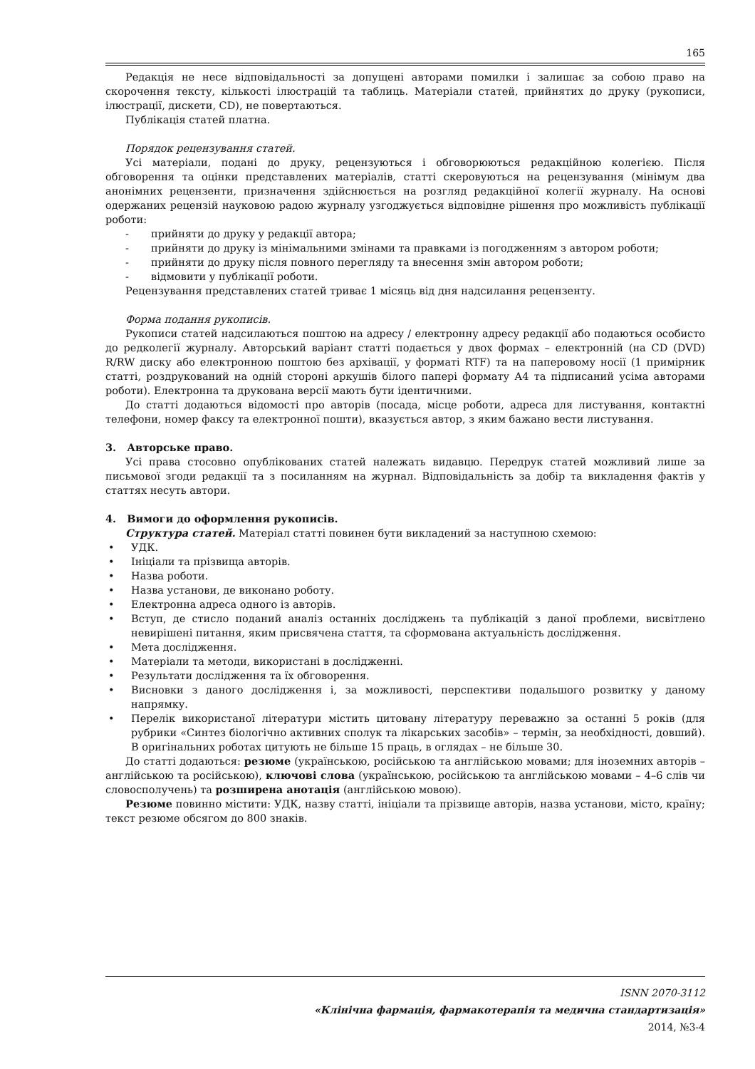165
Редакція не несе відповідальності за допущені авторами помилки і залишає за собою право на скорочення тексту, кількості ілюстрацій та таблиць. Матеріали статей, прийнятих до друку (рукописи, ілюстрації, дискети, CD), не повертаються.
Публікація статей платна.
Порядок рецензування статей.
Усі матеріали, подані до друку, рецензуються і обговорюються редакційною колегією. Після обговорення та оцінки представлених матеріалів, статті скеровуються на рецензування (мінімум два анонімних рецензенти, призначення здійснюється на розгляд редакційної колегії журналу. На основі одержаних рецензій науковою радою журналу узгоджується відповідне рішення про можливість публікації роботи:
- прийняти до друку у редакції автора;
- прийняти до друку із мінімальними змінами та правками із погодженням з автором роботи;
- прийняти до друку після повного перегляду та внесення змін автором роботи;
- відмовити у публікації роботи.
Рецензування представлених статей триває 1 місяць від дня надсилання рецензенту.
Форма подання рукописів.
Рукописи статей надсилаються поштою на адресу / електронну адресу редакції або подаються особисто до редколегії журналу. Авторський варіант статті подається у двох формах – електронній (на CD (DVD) R/RW диску або електронною поштою без архівації, у форматі RTF) та на паперовому носії (1 примірник статті, роздрукований на одній стороні аркушів білого папері формату А4 та підписаний усіма авторами роботи). Електронна та друкована версії мають бути ідентичними.
До статті додаються відомості про авторів (посада, місце роботи, адреса для листування, контактні телефони, номер факсу та електронної пошти), вказується автор, з яким бажано вести листування.
3. Авторське право.
Усі права стосовно опублікованих статей належать видавцю. Передрук статей можливий лише за письмової згоди редакції та з посиланням на журнал. Відповідальність за добір та викладення фактів у статтях несуть автори.
4. Вимоги до оформлення рукописів.
Структура статей. Матеріал статті повинен бути викладений за наступною схемою:
• УДК.
• Ініціали та прізвища авторів.
• Назва роботи.
• Назва установи, де виконано роботу.
• Електронна адреса одного із авторів.
• Вступ, де стисло поданий аналіз останніх досліджень та публікацій з даної проблеми, висвітлено невирішені питання, яким присвячена стаття, та сформована актуальність дослідження.
• Мета дослідження.
• Матеріали та методи, використані в дослідженні.
• Результати дослідження та їх обговорення.
• Висновки з даного дослідження і, за можливості, перспективи подальшого розвитку у даному напрямку.
• Перелік використаної літератури містить цитовану літературу переважно за останні 5 років (для рубрики «Синтез біологічно активних сполук та лікарських засобів» – термін, за необхідності, довший). В оригінальних роботах цитують не більше 15 праць, в оглядах – не більше 30.
До статті додаються: резюме (українською, російською та англійською мовами; для іноземних авторів – англійською та російською), ключові слова (українською, російською та англійською мовами – 4–6 слів чи словосполучень) та розширена анотація (англійською мовою).
Резюме повинно містити: УДК, назву статті, ініціали та прізвище авторів, назва установи, місто, країну; текст резюме обсягом до 800 знаків.
ISNN 2070-3112
«Клінічна фармація, фармакотерапія та медична стандартизація»
2014, №3-4